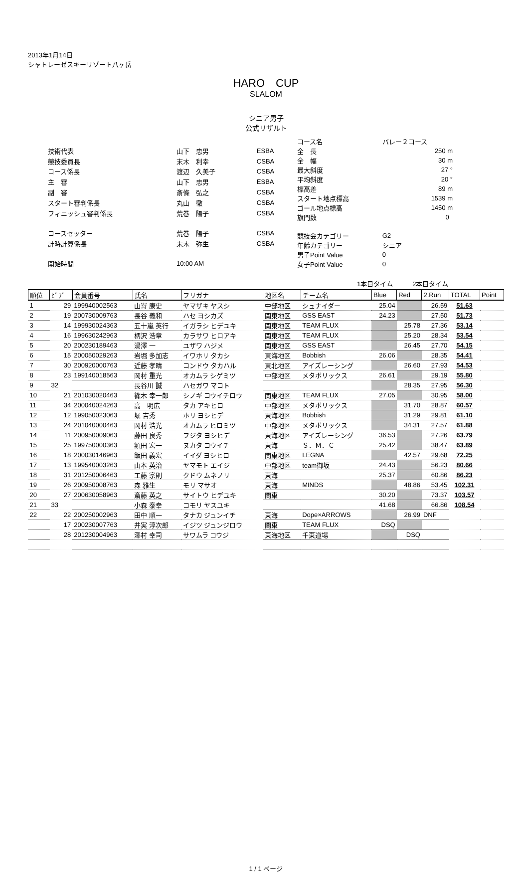2013年1月14日
シャトレーゼスキーリゾート八ヶ岳
HARO　CUP
SLALOM
シニア男子
公式リザルト
| 技術代表 | 山下 忠男 | ESBA |
| 競技委員長 | 末木 利幸 | CSBA |
| コース係長 | 渡辺 久美子 | CSBA |
| 主 審 | 山下 忠男 | ESBA |
| 副 審 | 斎條 弘之 | CSBA |
| スタート審判係長 | 丸山 徹 | CSBA |
| フィニッシュ審判係長 | 荒巻 陽子 | CSBA |
| コースセッター | 荒巻 陽子 | CSBA |
| 計時計算係長 | 末木 弥生 | CSBA |
| 開始時間 | 10:00 AM | |
| コース名 | バレー２コース |
| 全 長 | 250 m |
| 全 幅 | 30 m |
| 最大斜度 | 27 ° |
| 平均斜度 | 20 ° |
| 標高差 | 89 m |
| スタート地点標高 | 1539 m |
| ゴール地点標高 | 1450 m |
| 旗門数 | 0 |
| 競技会カテゴリー | G2 |
| 年齢カテゴリー | シニア |
| 男子Point Value | 0 |
| 女子Point Value | 0 |
1本目タイム　　　2本目タイム
| 順位 | ﾋﾞﾌﾞ | 会員番号 | 氏名 | フリガナ | 地区名 | チーム名 | Blue | Red | 2.Run | TOTAL | Point |
| --- | --- | --- | --- | --- | --- | --- | --- | --- | --- | --- | --- |
| 1 | 29 | 199940002563 | 山嵜 康史 | ヤマザキ ヤスシ | 中部地区 | シュナイダー | 25.04 | | 26.59 | 51.63 | |
| 2 | 19 | 200730009763 | 長谷 義和 | ハセ ヨシカズ | 関東地区 | GSS EAST | 24.23 | | 27.50 | 51.73 | |
| 3 | 14 | 199930024363 | 五十嵐 英行 | イガラシ ヒデユキ | 関東地区 | TEAM FLUX | | 25.78 | 27.36 | 53.14 | |
| 4 | 16 | 199630242963 | 柄沢 浩章 | カラサワ ヒロアキ | 関東地区 | TEAM FLUX | | 25.20 | 28.34 | 53.54 | |
| 5 | 20 | 200230189463 | 湯澤 一 | ユザワ ハジメ | 関東地区 | GSS EAST | | 26.45 | 27.70 | 54.15 | |
| 6 | 15 | 200050029263 | 岩堀 多加志 | イワホリ タカシ | 東海地区 | Bobbish | 26.06 | | 28.35 | 54.41 | |
| 7 | 30 | 200920000763 | 近藤 孝晴 | コンドウ タカハル | 東北地区 | アイズレーシング | | 26.60 | 27.93 | 54.53 | |
| 8 | 23 | 199140018563 | 岡村 重光 | オカムラ シゲミツ | 中部地区 | メタボリックス | 26.61 | | 29.19 | 55.80 | |
| 9 | 32 | | 長谷川 誠 | ハセガワ マコト | | | | 28.35 | 27.95 | 56.30 | |
| 10 | 21 | 201030020463 | 篠木 幸一郎 | シノギ コウイチロウ | 関東地区 | TEAM FLUX | 27.05 | | 30.95 | 58.00 | |
| 11 | 34 | 200040024263 | 高 明広 | タカ アキヒロ | 中部地区 | メタボリックス | | 31.70 | 28.87 | 60.57 | |
| 12 | 12 | 199050023063 | 堀 吉秀 | ホリ ヨシヒデ | 東海地区 | Bobbish | | 31.29 | 29.81 | 61.10 | |
| 13 | 24 | 201040000463 | 岡村 浩光 | オカムラ ヒロミツ | 中部地区 | メタボリックス | | 34.31 | 27.57 | 61.88 | |
| 14 | 11 | 200950009063 | 藤田 良秀 | フジタ ヨシヒデ | 東海地区 | アイズレーシング | 36.53 | | 27.26 | 63.79 | |
| 15 | 25 | 199750000363 | 額田 宏一 | ヌカタ コウイチ | 東海 | Ｓ．Ｍ．Ｃ | 25.42 | | 38.47 | 63.89 | |
| 16 | 18 | 200030146963 | 飯田 義宏 | イイダ ヨシヒロ | 関東地区 | LEGNA | | 42.57 | 29.68 | 72.25 | |
| 17 | 13 | 199540003263 | 山本 英治 | ヤマモト エイジ | 中部地区 | team御坂 | 24.43 | | 56.23 | 80.66 | |
| 18 | 31 | 201250006463 | 工藤 宗則 | クドウ ムネノリ | 東海 | | 25.37 | | 60.86 | 86.23 | |
| 19 | 26 | 200950008763 | 森 雅生 | モリ マサオ | 東海 | MINDS | | 48.86 | 53.45 | 102.31 | |
| 20 | 27 | 200630058963 | 斎藤 英之 | サイトウ ヒデユキ | 関東 | | 30.20 | | 73.37 | 103.57 | |
| 21 | 33 | | 小森 泰幸 | コモリ ヤスユキ | | | 41.68 | | 66.86 | 108.54 | |
| 22 | 22 | 200250002963 | 田中 順一 | タナカ ジュンイチ | 東海 | Dope×ARROWS | | 26.99 | DNF | | |
| | 17 | 200230007763 | 井実 淳次郎 | イジツ ジュンジロウ | 関東 | TEAM FLUX | DSQ | | | | |
| | 28 | 201230004963 | 澤村 幸司 | サワムラ コウジ | 東海地区 | 千東道場 | | DSQ | | | |
1 / 1 ページ